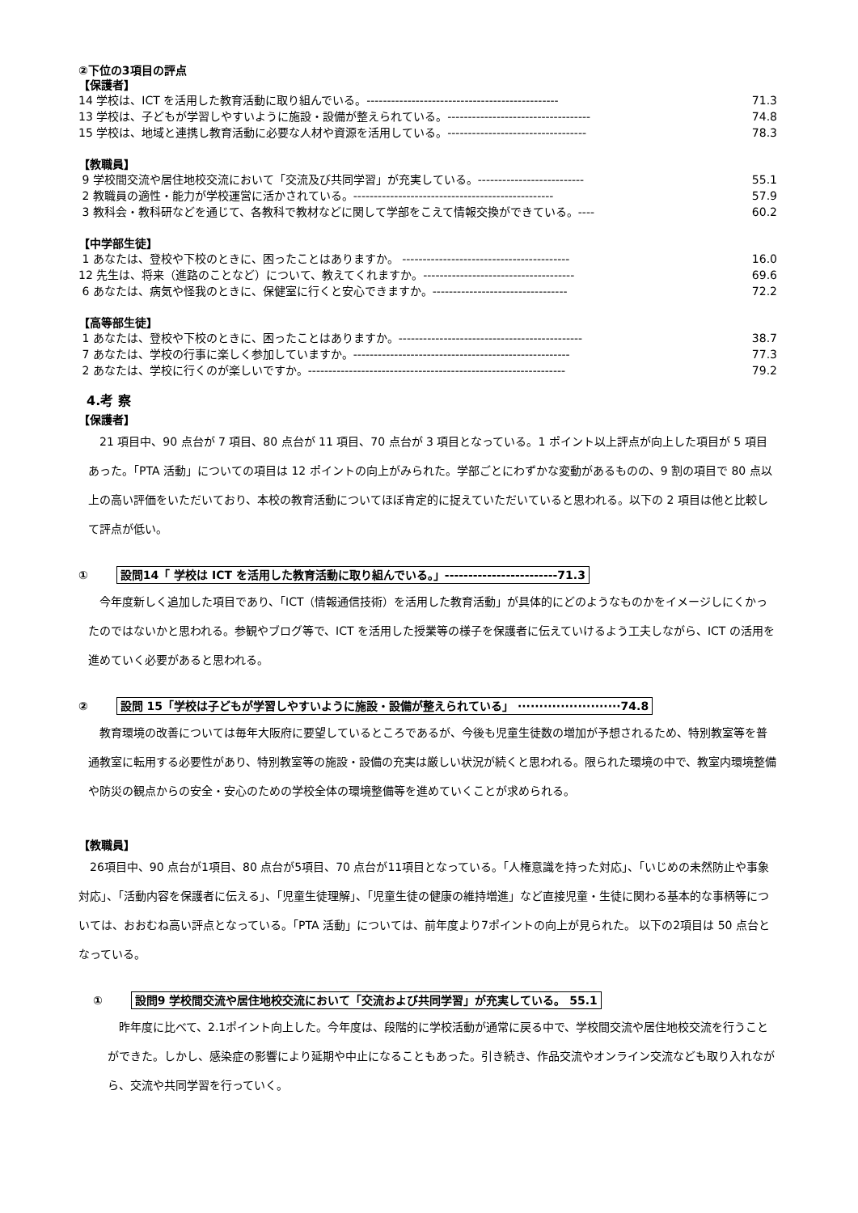②下位の3項目の評点
【保護者】
14 学校は、ICT を活用した教育活動に取り組んでいる。----------------------------------------------- 71.3
13 学校は、子どもが学習しやすいように施設・設備が整えられている。----------------------------------- 74.8
15 学校は、地域と連携し教育活動に必要な人材や資源を活用している。---------------------------------- 78.3
【教職員】
9 学校間交流や居住地校交流において「交流及び共同学習」が充実している。-------------------------- 55.1
2 教職員の適性・能力が学校運営に活かされている。------------------------------------------------- 57.9
3 教科会・教科研などを通じて、各教科で教材などに関して学部をこえて情報交換ができている。---- 60.2
【中学部生徒】
1 あなたは、登校や下校のときに、困ったことはありますか。 ----------------------------------------- 16.0
12 先生は、将来（進路のことなど）について、教えてくれますか。------------------------------------- 69.6
6 あなたは、病気や怪我のときに、保健室に行くと安心できますか。--------------------------------- 72.2
【高等部生徒】
1 あなたは、登校や下校のときに、困ったことはありますか。--------------------------------------------- 38.7
7 あなたは、学校の行事に楽しく参加していますか。----------------------------------------------------- 77.3
2 あなたは、学校に行くのが楽しいですか。--------------------------------------------------------------- 79.2
4.考 察
【保護者】
21 項目中、90 点台が 7 項目、80 点台が 11 項目、70 点台が 3 項目となっている。1 ポイント以上評点が向上した項目が 5 項目あった。「PTA 活動」についての項目は 12 ポイントの向上がみられた。学部ごとにわずかな変動があるものの、9 割の項目で 80 点以上の高い評価をいただいており、本校の教育活動についてほぼ肯定的に捉えていただいていると思われる。以下の 2 項目は他と比較して評点が低い。
① 設問14「 学校は ICT を活用した教育活動に取り組んでいる。」------------------------71.3
今年度新しく追加した項目であり、「ICT（情報通信技術）を活用した教育活動」が具体的にどのようなものかをイメージしにくかったのではないかと思われる。参観やブログ等で、ICT を活用した授業等の様子を保護者に伝えていけるよう工夫しながら、ICT の活用を進めていく必要があると思われる。
② 設問 15「学校は子どもが学習しやすいように施設・設備が整えられている」 ························74.8
教育環境の改善については毎年大阪府に要望しているところであるが、今後も児童生徒数の増加が予想されるため、特別教室等を普通教室に転用する必要性があり、特別教室等の施設・設備の充実は厳しい状況が続くと思われる。限られた環境の中で、教室内環境整備や防災の観点からの安全・安心のための学校全体の環境整備等を進めていくことが求められる。
【教職員】
26項目中、90 点台が1項目、80 点台が5項目、70 点台が11項目となっている。「人権意識を持った対応」、「いじめの未然防止や事象対応」、「活動内容を保護者に伝える」、「児童生徒理解」、「児童生徒の健康の維持増進」など直接児童・生徒に関わる基本的な事柄等については、おおむね高い評点となっている。「PTA 活動」については、前年度より7ポイントの向上が見られた。 以下の2項目は 50 点台となっている。
① 設問9 学校間交流や居住地校交流において「交流および共同学習」が充実している。 55.1
昨年度に比べて、2.1ポイント向上した。今年度は、段階的に学校活動が通常に戻る中で、学校間交流や居住地校交流を行うことができた。しかし、感染症の影響により延期や中止になることもあった。引き続き、作品交流やオンライン交流なども取り入れながら、交流や共同学習を行っていく。